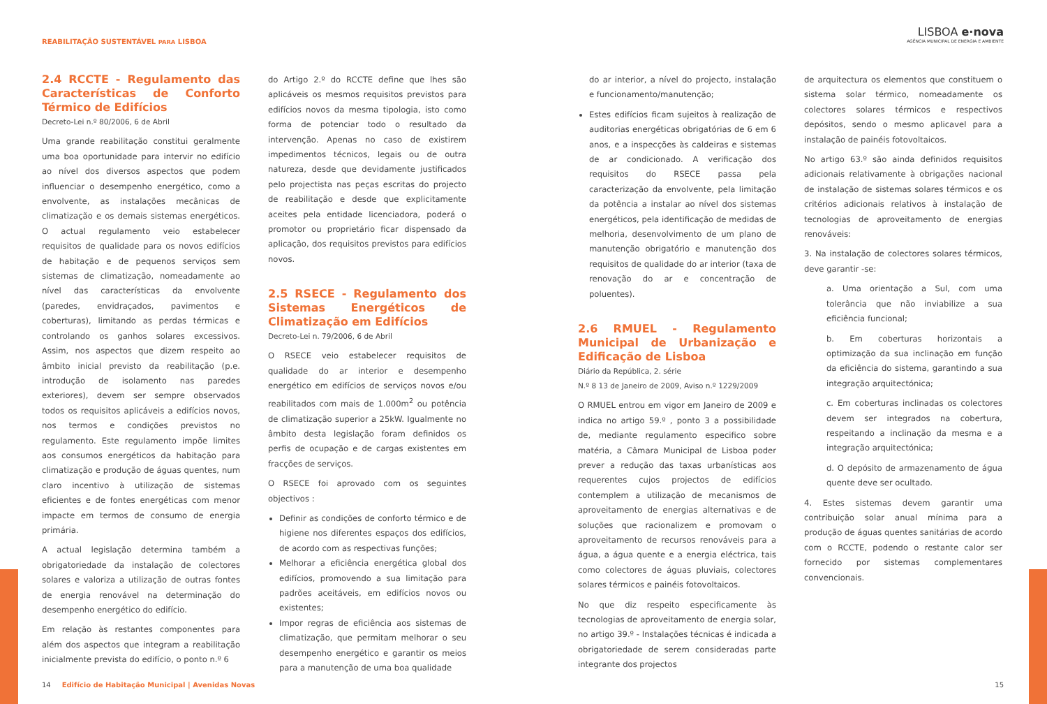REABILITAÇÃO SUSTENTÁVEL PARA LISBOA
LISBOA e·nova
AGÊNCIA MUNICIPAL DE ENERGIA E AMBIENTE
2.4 RCCTE - Regulamento das Características de Conforto Térmico de Edifícios
Decreto-Lei n.º 80/2006, 6 de Abril
Uma grande reabilitação constitui geralmente uma boa oportunidade para intervir no edifício ao nível dos diversos aspectos que podem influenciar o desempenho energético, como a envolvente, as instalações mecânicas de climatização e os demais sistemas energéticos. O actual regulamento veio estabelecer requisitos de qualidade para os novos edifícios de habitação e de pequenos serviços sem sistemas de climatização, nomeadamente ao nível das características da envolvente (paredes, envidraçados, pavimentos e coberturas), limitando as perdas térmicas e controlando os ganhos solares excessivos. Assim, nos aspectos que dizem respeito ao âmbito inicial previsto da reabilitação (p.e. introdução de isolamento nas paredes exteriores), devem ser sempre observados todos os requisitos aplicáveis a edifícios novos, nos termos e condições previstos no regulamento. Este regulamento impõe limites aos consumos energéticos da habitação para climatização e produção de águas quentes, num claro incentivo à utilização de sistemas eficientes e de fontes energéticas com menor impacte em termos de consumo de energia primária.
A actual legislação determina também a obrigatoriedade da instalação de colectores solares e valoriza a utilização de outras fontes de energia renovável na determinação do desempenho energético do edifício.
Em relação às restantes componentes para além dos aspectos que integram a reabilitação inicialmente prevista do edifício, o ponto n.º 6
do Artigo 2.º do RCCTE define que lhes são aplicáveis os mesmos requisitos previstos para edifícios novos da mesma tipologia, isto como forma de potenciar todo o resultado da intervenção. Apenas no caso de existirem impedimentos técnicos, legais ou de outra natureza, desde que devidamente justificados pelo projectista nas peças escritas do projecto de reabilitação e desde que explicitamente aceites pela entidade licenciadora, poderá o promotor ou proprietário ficar dispensado da aplicação, dos requisitos previstos para edifícios novos.
2.5 RSECE - Regulamento dos Sistemas Energéticos de Climatização em Edifícios
Decreto-Lei n. 79/2006, 6 de Abril
O RSECE veio estabelecer requisitos de qualidade do ar interior e desempenho energético em edifícios de serviços novos e/ou reabilitados com mais de 1.000m<sup>2</sup> ou potência de climatização superior a 25kW. Igualmente no âmbito desta legislação foram definidos os perfis de ocupação e de cargas existentes em fracções de serviços.
O RSECE foi aprovado com os seguintes objectivos :
Definir as condições de conforto térmico e de higiene nos diferentes espaços dos edifícios, de acordo com as respectivas funções;
Melhorar a eficiência energética global dos edifícios, promovendo a sua limitação para padrões aceitáveis, em edifícios novos ou existentes;
Impor regras de eficiência aos sistemas de climatização, que permitam melhorar o seu desempenho energético e garantir os meios para a manutenção de uma boa qualidade
do ar interior, a nível do projecto, instalação e funcionamento/manutenção;
Estes edifícios ficam sujeitos à realização de auditorias energéticas obrigatórias de 6 em 6 anos, e a inspecções às caldeiras e sistemas de ar condicionado. A verificação dos requisitos do RSECE passa pela caracterização da envolvente, pela limitação da potência a instalar ao nível dos sistemas energéticos, pela identificação de medidas de melhoria, desenvolvimento de um plano de manutenção obrigatório e manutenção dos requisitos de qualidade do ar interior (taxa de renovação do ar e concentração de poluentes).
2.6 RMUEL - Regulamento Municipal de Urbanização e Edificação de Lisboa
Diário da República, 2. série
N.º 8 13 de Janeiro de 2009, Aviso n.º 1229/2009
O RMUEL entrou em vigor em Janeiro de 2009 e indica no artigo 59.º , ponto 3 a possibilidade de, mediante regulamento especifico sobre matéria, a Câmara Municipal de Lisboa poder prever a redução das taxas urbanísticas aos requerentes cujos projectos de edifícios contemplem a utilização de mecanismos de aproveitamento de energias alternativas e de soluções que racionalizem e promovam o aproveitamento de recursos renováveis para a água, a água quente e a energia eléctrica, tais como colectores de águas pluviais, colectores solares térmicos e painéis fotovoltaicos.
No que diz respeito especificamente às tecnologias de aproveitamento de energia solar, no artigo 39.º - Instalações técnicas é indicada a obrigatoriedade de serem consideradas parte integrante dos projectos
de arquitectura os elementos que constituem o sistema solar térmico, nomeadamente os colectores solares térmicos e respectivos depósitos, sendo o mesmo aplicavel para a instalação de painéis fotovoltaicos.
No artigo 63.º são ainda definidos requisitos adicionais relativamente à obrigações nacional de instalação de sistemas solares térmicos e os critérios adicionais relativos à instalação de tecnologias de aproveitamento de energias renováveis:
3. Na instalação de colectores solares térmicos, deve garantir -se:
a. Uma orientação a Sul, com uma tolerância que não inviabilize a sua eficiência funcional;
b. Em coberturas horizontais a optimização da sua inclinação em função da eficiência do sistema, garantindo a sua integração arquitectónica;
c. Em coberturas inclinadas os colectores devem ser integrados na cobertura, respeitando a inclinação da mesma e a integração arquitectónica;
d. O depósito de armazenamento de água quente deve ser ocultado.
4. Estes sistemas devem garantir uma contribuição solar anual mínima para a produção de águas quentes sanitárias de acordo com o RCCTE, podendo o restante calor ser fornecido por sistemas complementares convencionais.
14 Edifício de Habitação Municipal | Avenidas Novas
15